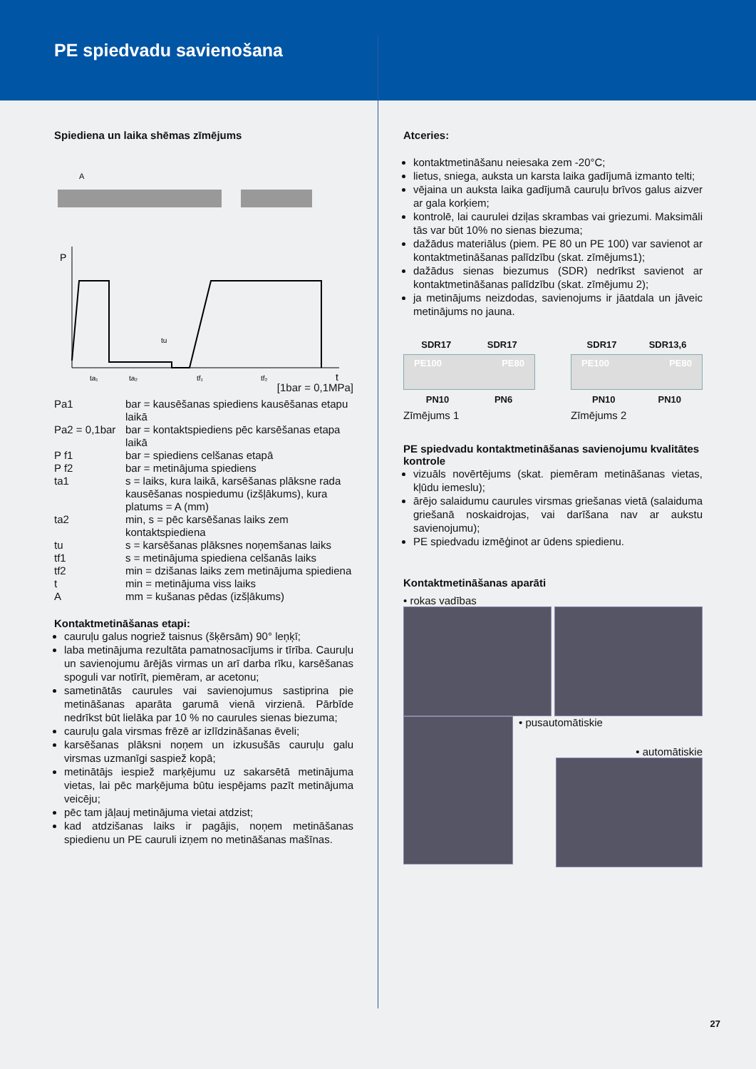PE spiedvadu savienošana
Spiediena un laika shēmas zīmējums
A
P
ta₁
ta₂
tf₁
tf₂
tu
t
[1bar = 0,1MPa]
Pa1
bar = kausēšanas spiediens kausēšanas etapu laikā
Pa2 = 0,1bar
bar = kontaktspiediens pēc karsēšanas etapa laikā
P f1
bar = spiediens celšanas etapā
P f2
bar = metinājuma spiediens
ta1
s = laiks, kura laikā, karsēšanas plāksne rada kausēšanas nospiedumu (izšļākums), kura platums = A (mm)
ta2
min, s = pēc karsēšanas laiks zem kontaktspiediena
tu
s = karsēšanas plāksnes noņemšanas laiks
tf1
s = metinājuma spiediena celšanās laiks
tf2
min = dzišanas laiks zem metinājuma spiediena
t
min = metinājuma viss laiks
A
mm = kušanas pēdas (izšļākums)
Kontaktmetināšanas etapi:
cauruļu galus nogriež taisnus (šķērsām) 90° leņķī;
laba metinājuma rezultāta pamatnosacījums ir tīrība. Cauruļu un savienojumu ārējās virmas un arī darba rīku, karsēšanas spoguli var notīrīt, piemēram, ar acetonu;
sametinātās caurules vai savienojumus sastiprina pie metināšanas aparāta garumā vienā virzienā. Pārbīde nedrīkst būt lielāka par 10 % no caurules sienas biezuma;
cauruļu gala virsmas frēzē ar izlīdzināšanas ēveli;
karsēšanas plāksni noņem un izkusušās cauruļu galu virsmas uzmanīgi saspiež kopā;
metinātājs iespiež marķējumu uz sakarsētā metinājuma vietas, lai pēc marķējuma būtu iespējams pazīt metinājuma veicēju;
pēc tam jāļauj metinājuma vietai atdzist;
kad atdzišanas laiks ir pagājis, noņem metināšanas spiedienu un PE cauruli izņem no metināšanas mašīnas.
Atceries:
kontaktmetināšanu neiesaka zem -20°C;
lietus, sniega, auksta un karsta laika gadījumā izmanto telti;
vējaina un auksta laika gadījumā cauruļu brīvos galus aizver ar gala korķiem;
kontrolē, lai caurulei dziļas skrambas vai griezumi. Maksimāli tās var būt 10% no sienas biezuma;
dažādus materiālus (piem. PE 80 un PE 100) var savienot ar kontaktmetināšanas palīdzību (skat. zīmējums1);
dažādus sienas biezumus (SDR) nedrīkst savienot ar kontaktmetināšanas palīdzību (skat. zīmējumu 2);
ja metinājums neizdodas, savienojums ir jāatdala un jāveic metinājums no jauna.
SDR17 SDR17
PE100 PE80
PN10 PN6
Zīmējums 1
SDR17 SDR13,6
PE100 PE80
PN10 PN10
Zīmējums 2
PE spiedvadu kontaktmetināšanas savienojumu kvalitātes kontrole
vizuāls novērtējums (skat. piemēram metināšanas vietas, kļūdu iemeslu);
ārējo salaidumu caurules virsmas griešanas vietā (salaiduma griešanā noskaidrojas, vai darīšana nav ar aukstu savienojumu);
PE spiedvadu izmēģinot ar ūdens spiedienu.
Kontaktmetināšanas aparāti
• rokas vadības
• pusautomātiskie
• automātiskie
27